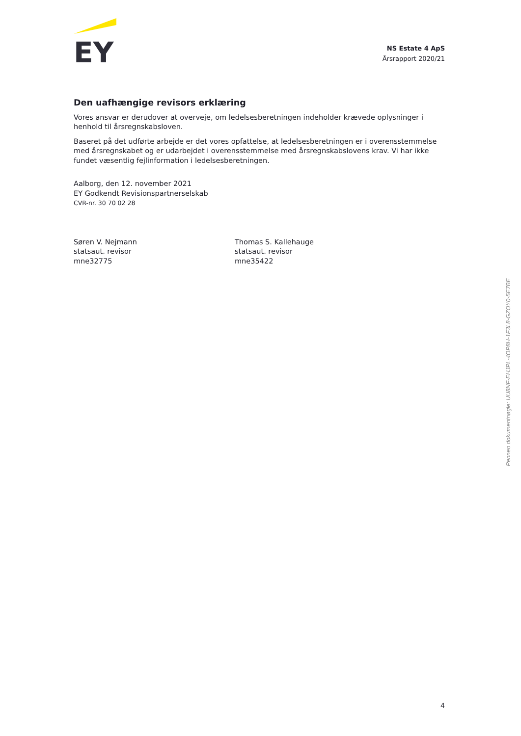EY
NS Estate 4 ApS
Årsrapport 2020/21
Den uafhængige revisors erklæring
Vores ansvar er derudover at overveje, om ledelsesberetningen indeholder krævede oplysninger i henhold til årsregnskabsloven.
Baseret på det udførte arbejde er det vores opfattelse, at ledelsesberetningen er i overensstemmelse med årsregnskabet og er udarbejdet i overensstemmelse med årsregnskabslovens krav. Vi har ikke fundet væsentlig fejlinformation i ledelsesberetningen.
Aalborg, den 12. november 2021
EY Godkendt Revisionspartnerselskab
CVR-nr. 30 70 02 28
Søren V. Nejmann
statsaut. revisor
mne32775
Thomas S. Kallehauge
statsaut. revisor
mne35422
Penneo dokumentnøgle: UU8NF-EHJPL-4OP8H-1F3L8-GZOY0-5E7BE
4